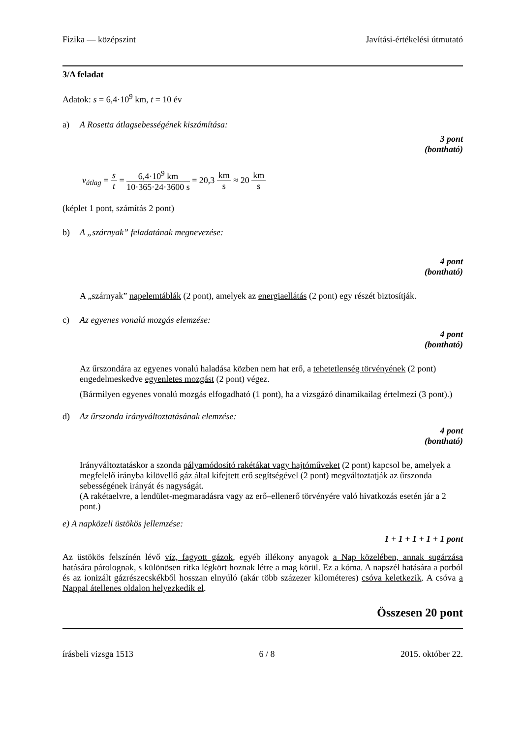Fizika — középszint Javítási-értékelési útmutató
3/A feladat
Adatok: s = 6,4·10<sup>9</sup> km, t = 10 év
a) A Rosetta átlagsebességének kiszámítása:
3 pont
(bontható)
v<sub>átlag</sub> = s t = 6,4·10<sup>9</sup> km 10·365·24·3600 s = 20,3 km s ≈ 20 km s
(képlet 1 pont, számítás 2 pont)
b) A „szárnyak” feladatának megnevezése:
4 pont
(bontható)
A „szárnyak” napelemtáblák (2 pont), amelyek az energiaellátás (2 pont) egy részét biztosítják.
c) Az egyenes vonalú mozgás elemzése:
4 pont
(bontható)
Az űrszondára az egyenes vonalú haladása közben nem hat erő, a tehetetlenség törvényének (2 pont) engedelmeskedve egyenletes mozgást (2 pont) végez.
(Bármilyen egyenes vonalú mozgás elfogadható (1 pont), ha a vizsgázó dinamikailag értelmezi (3 pont).)
d) Az űrszonda irányváltoztatásának elemzése:
4 pont
(bontható)
Irányváltoztatáskor a szonda pályamódosító rakétákat vagy hajtóműveket (2 pont) kapcsol be, amelyek a megfelelő irányba kilövellő gáz által kifejtett erő segítségével (2 pont) megváltoztatják az űrszonda sebességének irányát és nagyságát.
(A rakétaelvre, a lendület-megmaradásra vagy az erő–ellenerő törvényére való hivatkozás esetén jár a 2 pont.)
e) A napközeli üstökös jellemzése:
1 + 1 + 1 + 1 + 1 pont
Az üstökös felszínén lévő víz, fagyott gázok, egyéb illékony anyagok a Nap közelében, annak sugárzása hatására párolognak, s különösen ritka légkört hoznak létre a mag körül. Ez a kóma. A napszél hatására a porból és az ionizált gázrészecskékből hosszan elnyúló (akár több százezer kilométeres) csóva keletkezik. A csóva a Nappal átellenes oldalon helyezkedik el.
Összesen 20 pont
írásbeli vizsga 1513 6 / 8 2015. október 22.